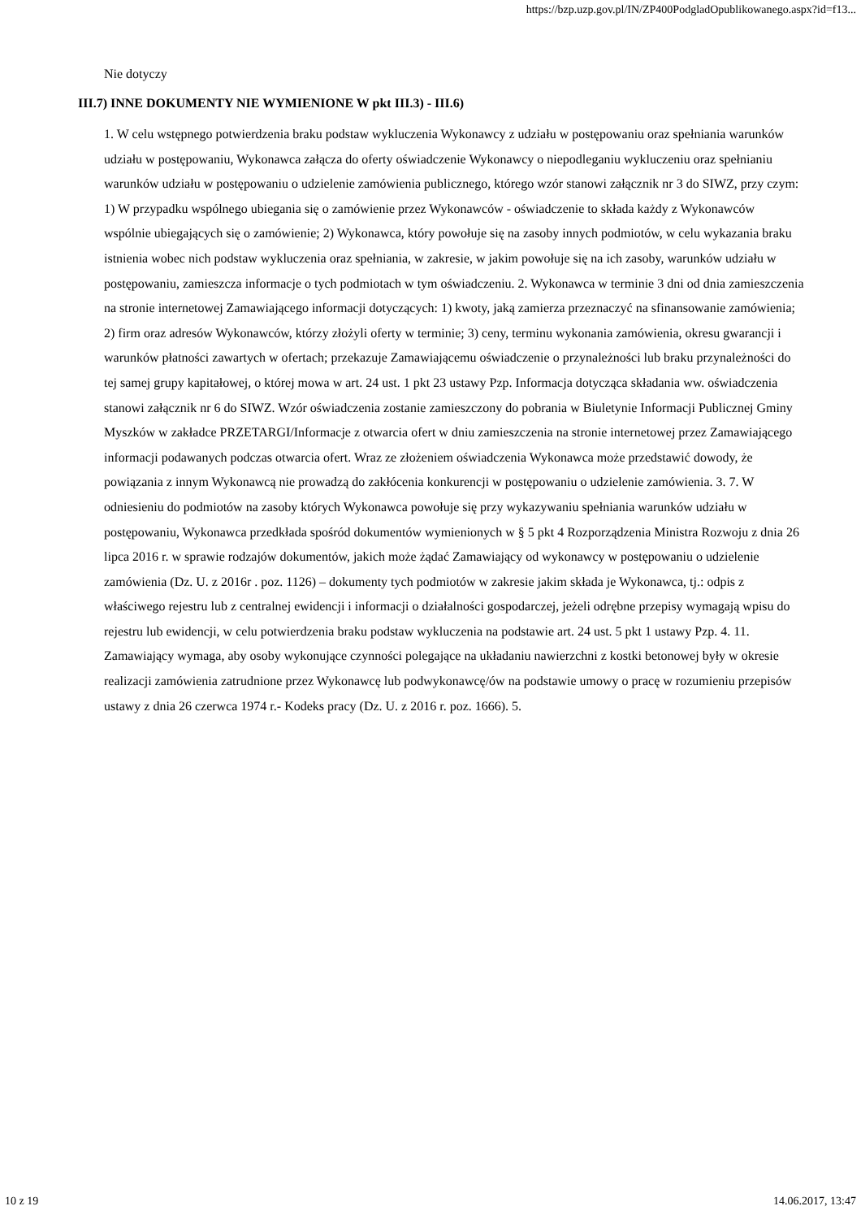https://bzp.uzp.gov.pl/IN/ZP400PodgladOpublikowanego.aspx?id=f13...
Nie dotyczy
III.7) INNE DOKUMENTY NIE WYMIENIONE W pkt III.3) - III.6)
1. W celu wstępnego potwierdzenia braku podstaw wykluczenia Wykonawcy z udziału w postępowaniu oraz spełniania warunków udziału w postępowaniu, Wykonawca załącza do oferty oświadczenie Wykonawcy o niepodleganiu wykluczeniu oraz spełnianiu warunków udziału w postępowaniu o udzielenie zamówienia publicznego, którego wzór stanowi załącznik nr 3 do SIWZ, przy czym: 1) W przypadku wspólnego ubiegania się o zamówienie przez Wykonawców - oświadczenie to składa każdy z Wykonawców wspólnie ubiegających się o zamówienie; 2) Wykonawca, który powołuje się na zasoby innych podmiotów, w celu wykazania braku istnienia wobec nich podstaw wykluczenia oraz spełniania, w zakresie, w jakim powołuje się na ich zasoby, warunków udziału w postępowaniu, zamieszcza informacje o tych podmiotach w tym oświadczeniu. 2. Wykonawca w terminie 3 dni od dnia zamieszczenia na stronie internetowej Zamawiającego informacji dotyczących: 1) kwoty, jaką zamierza przeznaczyć na sfinansowanie zamówienia; 2) firm oraz adresów Wykonawców, którzy złożyli oferty w terminie; 3) ceny, terminu wykonania zamówienia, okresu gwarancji i warunków płatności zawartych w ofertach; przekazuje Zamawiającemu oświadczenie o przynależności lub braku przynależności do tej samej grupy kapitałowej, o której mowa w art. 24 ust. 1 pkt 23 ustawy Pzp. Informacja dotycząca składania ww. oświadczenia stanowi załącznik nr 6 do SIWZ. Wzór oświadczenia zostanie zamieszczony do pobrania w Biuletynie Informacji Publicznej Gminy Myszków w zakładce PRZETARGI/Informacje z otwarcia ofert w dniu zamieszczenia na stronie internetowej przez Zamawiającego informacji podawanych podczas otwarcia ofert. Wraz ze złożeniem oświadczenia Wykonawca może przedstawić dowody, że powiązania z innym Wykonawcą nie prowadzą do zakłócenia konkurencji w postępowaniu o udzielenie zamówienia. 3. 7. W odniesieniu do podmiotów na zasoby których Wykonawca powołuje się przy wykazywaniu spełniania warunków udziału w postępowaniu, Wykonawca przedkłada spośród dokumentów wymienionych w § 5 pkt 4 Rozporządzenia Ministra Rozwoju z dnia 26 lipca 2016 r. w sprawie rodzajów dokumentów, jakich może żądać Zamawiający od wykonawcy w postępowaniu o udzielenie zamówienia (Dz. U. z 2016r . poz. 1126) – dokumenty tych podmiotów w zakresie jakim składa je Wykonawca, tj.: odpis z właściwego rejestru lub z centralnej ewidencji i informacji o działalności gospodarczej, jeżeli odrębne przepisy wymagają wpisu do rejestru lub ewidencji, w celu potwierdzenia braku podstaw wykluczenia na podstawie art. 24 ust. 5 pkt 1 ustawy Pzp. 4. 11. Zamawiający wymaga, aby osoby wykonujące czynności polegające na układaniu nawierzchni z kostki betonowej były w okresie realizacji zamówienia zatrudnione przez Wykonawcę lub podwykonawcę/ów na podstawie umowy o pracę w rozumieniu przepisów ustawy z dnia 26 czerwca 1974 r.- Kodeks pracy (Dz. U. z 2016 r. poz. 1666). 5.
10 z 19 14.06.2017, 13:47